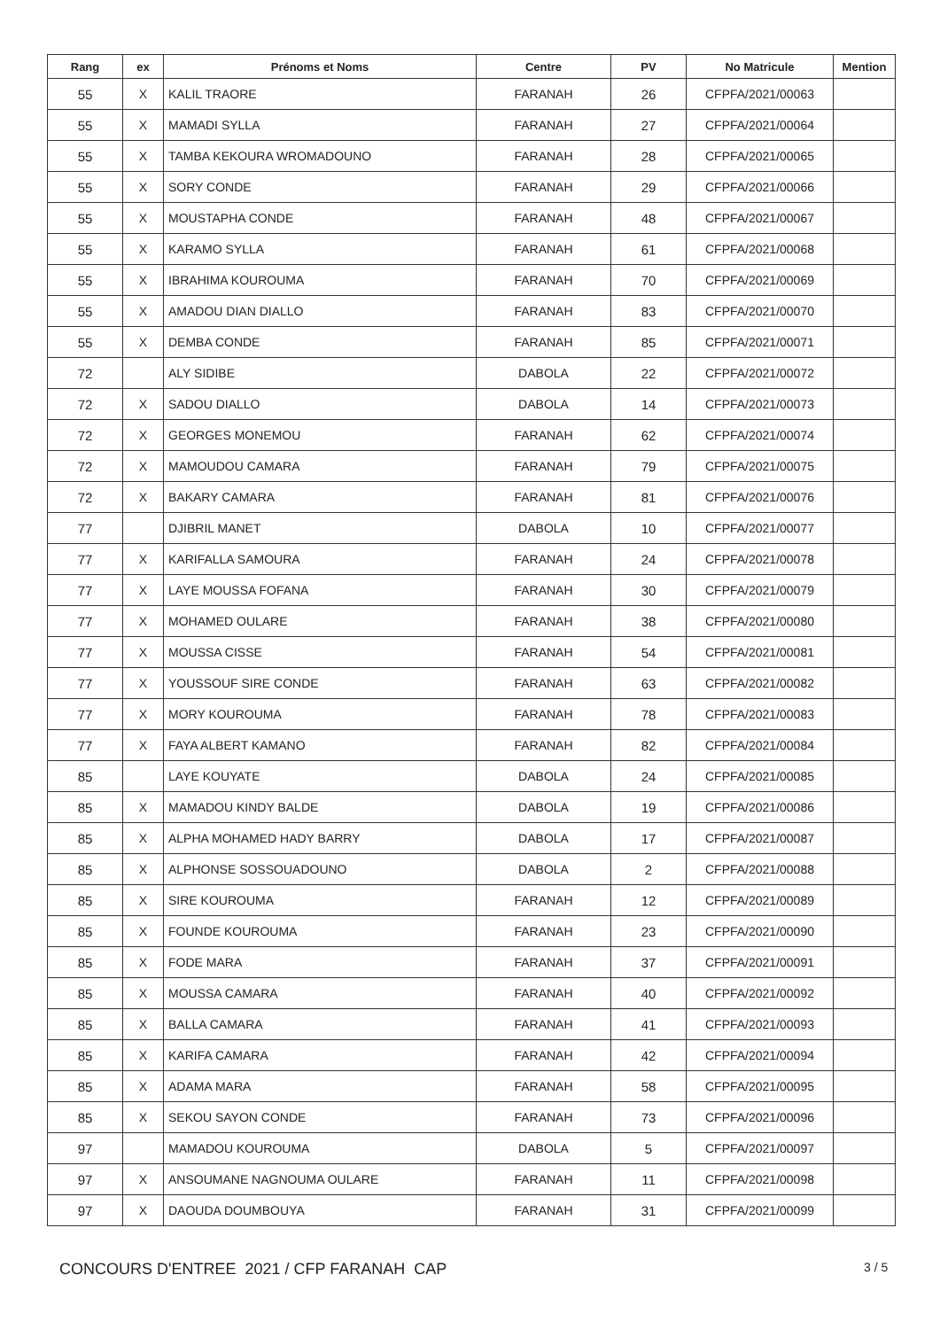| Rang | ex | Prénoms et Noms | Centre | PV | No Matricule | Mention |
| --- | --- | --- | --- | --- | --- | --- |
| 55 | X | KALIL TRAORE | FARANAH | 26 | CFPFA/2021/00063 | |
| 55 | X | MAMADI SYLLA | FARANAH | 27 | CFPFA/2021/00064 | |
| 55 | X | TAMBA KEKOURA WROMADOUNO | FARANAH | 28 | CFPFA/2021/00065 | |
| 55 | X | SORY CONDE | FARANAH | 29 | CFPFA/2021/00066 | |
| 55 | X | MOUSTAPHA CONDE | FARANAH | 48 | CFPFA/2021/00067 | |
| 55 | X | KARAMO SYLLA | FARANAH | 61 | CFPFA/2021/00068 | |
| 55 | X | IBRAHIMA KOUROUMA | FARANAH | 70 | CFPFA/2021/00069 | |
| 55 | X | AMADOU DIAN DIALLO | FARANAH | 83 | CFPFA/2021/00070 | |
| 55 | X | DEMBA CONDE | FARANAH | 85 | CFPFA/2021/00071 | |
| 72 | | ALY SIDIBE | DABOLA | 22 | CFPFA/2021/00072 | |
| 72 | X | SADOU DIALLO | DABOLA | 14 | CFPFA/2021/00073 | |
| 72 | X | GEORGES MONEMOU | FARANAH | 62 | CFPFA/2021/00074 | |
| 72 | X | MAMOUDOU CAMARA | FARANAH | 79 | CFPFA/2021/00075 | |
| 72 | X | BAKARY CAMARA | FARANAH | 81 | CFPFA/2021/00076 | |
| 77 | | DJIBRIL MANET | DABOLA | 10 | CFPFA/2021/00077 | |
| 77 | X | KARIFALLA SAMOURA | FARANAH | 24 | CFPFA/2021/00078 | |
| 77 | X | LAYE MOUSSA FOFANA | FARANAH | 30 | CFPFA/2021/00079 | |
| 77 | X | MOHAMED OULARE | FARANAH | 38 | CFPFA/2021/00080 | |
| 77 | X | MOUSSA CISSE | FARANAH | 54 | CFPFA/2021/00081 | |
| 77 | X | YOUSSOUF SIRE CONDE | FARANAH | 63 | CFPFA/2021/00082 | |
| 77 | X | MORY KOUROUMA | FARANAH | 78 | CFPFA/2021/00083 | |
| 77 | X | FAYA ALBERT KAMANO | FARANAH | 82 | CFPFA/2021/00084 | |
| 85 | | LAYE KOUYATE | DABOLA | 24 | CFPFA/2021/00085 | |
| 85 | X | MAMADOU KINDY BALDE | DABOLA | 19 | CFPFA/2021/00086 | |
| 85 | X | ALPHA MOHAMED HADY BARRY | DABOLA | 17 | CFPFA/2021/00087 | |
| 85 | X | ALPHONSE SOSSOUADOUNO | DABOLA | 2 | CFPFA/2021/00088 | |
| 85 | X | SIRE KOUROUMA | FARANAH | 12 | CFPFA/2021/00089 | |
| 85 | X | FOUNDE KOUROUMA | FARANAH | 23 | CFPFA/2021/00090 | |
| 85 | X | FODE MARA | FARANAH | 37 | CFPFA/2021/00091 | |
| 85 | X | MOUSSA CAMARA | FARANAH | 40 | CFPFA/2021/00092 | |
| 85 | X | BALLA CAMARA | FARANAH | 41 | CFPFA/2021/00093 | |
| 85 | X | KARIFA CAMARA | FARANAH | 42 | CFPFA/2021/00094 | |
| 85 | X | ADAMA MARA | FARANAH | 58 | CFPFA/2021/00095 | |
| 85 | X | SEKOU SAYON CONDE | FARANAH | 73 | CFPFA/2021/00096 | |
| 97 | | MAMADOU KOUROUMA | DABOLA | 5 | CFPFA/2021/00097 | |
| 97 | X | ANSOUMANE NAGNOUMA OULARE | FARANAH | 11 | CFPFA/2021/00098 | |
| 97 | X | DAOUDA DOUMBOUYA | FARANAH | 31 | CFPFA/2021/00099 | |
CONCOURS D'ENTREE 2021 / CFP FARANAH CAP
3 / 5